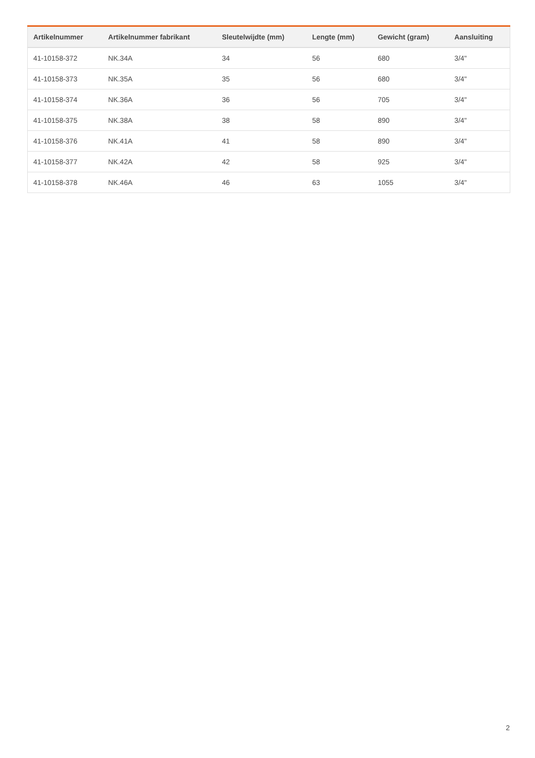| Artikelnummer | Artikelnummer fabrikant | Sleutelwijdte (mm) | Lengte (mm) | Gewicht (gram) | Aansluiting |
| --- | --- | --- | --- | --- | --- |
| 41-10158-372 | NK.34A | 34 | 56 | 680 | 3/4" |
| 41-10158-373 | NK.35A | 35 | 56 | 680 | 3/4" |
| 41-10158-374 | NK.36A | 36 | 56 | 705 | 3/4" |
| 41-10158-375 | NK.38A | 38 | 58 | 890 | 3/4" |
| 41-10158-376 | NK.41A | 41 | 58 | 890 | 3/4" |
| 41-10158-377 | NK.42A | 42 | 58 | 925 | 3/4" |
| 41-10158-378 | NK.46A | 46 | 63 | 1055 | 3/4" |
2